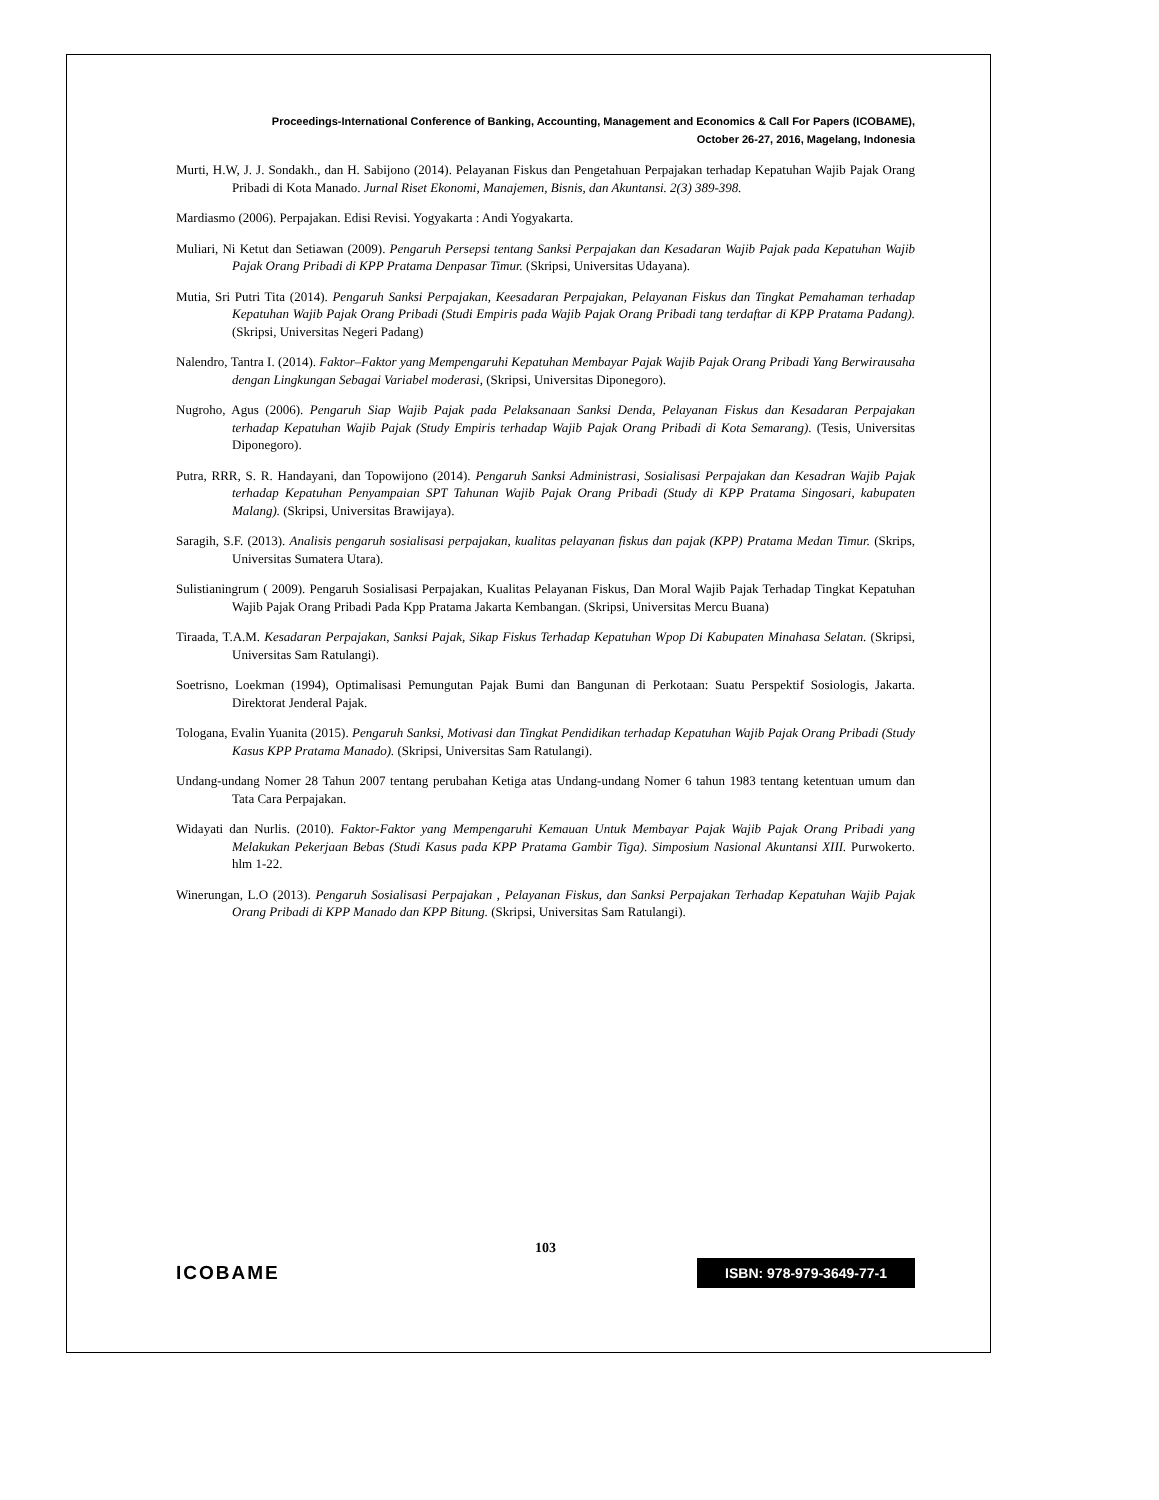Proceedings-International Conference of Banking, Accounting, Management and Economics & Call For Papers (ICOBAME),
October 26-27, 2016, Magelang, Indonesia
Murti, H.W, J. J. Sondakh., dan H. Sabijono (2014). Pelayanan Fiskus dan Pengetahuan Perpajakan terhadap Kepatuhan Wajib Pajak Orang Pribadi di Kota Manado. Jurnal Riset Ekonomi, Manajemen, Bisnis, dan Akuntansi. 2(3) 389-398.
Mardiasmo (2006). Perpajakan. Edisi Revisi. Yogyakarta : Andi Yogyakarta.
Muliari, Ni Ketut dan Setiawan (2009). Pengaruh Persepsi tentang Sanksi Perpajakan dan Kesadaran Wajib Pajak pada Kepatuhan Wajib Pajak Orang Pribadi di KPP Pratama Denpasar Timur. (Skripsi, Universitas Udayana).
Mutia, Sri Putri Tita (2014). Pengaruh Sanksi Perpajakan, Keesadaran Perpajakan, Pelayanan Fiskus dan Tingkat Pemahaman terhadap Kepatuhan Wajib Pajak Orang Pribadi (Studi Empiris pada Wajib Pajak Orang Pribadi tang terdaftar di KPP Pratama Padang). (Skripsi, Universitas Negeri Padang)
Nalendro, Tantra I. (2014). Faktor–Faktor yang Mempengaruhi Kepatuhan Membayar Pajak Wajib Pajak Orang Pribadi Yang Berwirausaha dengan Lingkungan Sebagai Variabel moderasi, (Skripsi, Universitas Diponegoro).
Nugroho, Agus (2006). Pengaruh Siap Wajib Pajak pada Pelaksanaan Sanksi Denda, Pelayanan Fiskus dan Kesadaran Perpajakan terhadap Kepatuhan Wajib Pajak (Study Empiris terhadap Wajib Pajak Orang Pribadi di Kota Semarang). (Tesis, Universitas Diponegoro).
Putra, RRR, S. R. Handayani, dan Topowijono (2014). Pengaruh Sanksi Administrasi, Sosialisasi Perpajakan dan Kesadran Wajib Pajak terhadap Kepatuhan Penyampaian SPT Tahunan Wajib Pajak Orang Pribadi (Study di KPP Pratama Singosari, kabupaten Malang). (Skripsi, Universitas Brawijaya).
Saragih, S.F. (2013). Analisis pengaruh sosialisasi perpajakan, kualitas pelayanan fiskus dan pajak (KPP) Pratama Medan Timur. (Skrips, Universitas Sumatera Utara).
Sulistianingrum ( 2009). Pengaruh Sosialisasi Perpajakan, Kualitas Pelayanan Fiskus, Dan Moral Wajib Pajak Terhadap Tingkat Kepatuhan Wajib Pajak Orang Pribadi Pada Kpp Pratama Jakarta Kembangan. (Skripsi, Universitas Mercu Buana)
Tiraada, T.A.M. Kesadaran Perpajakan, Sanksi Pajak, Sikap Fiskus Terhadap Kepatuhan Wpop Di Kabupaten Minahasa Selatan. (Skripsi, Universitas Sam Ratulangi).
Soetrisno, Loekman (1994), Optimalisasi Pemungutan Pajak Bumi dan Bangunan di Perkotaan: Suatu Perspektif Sosiologis, Jakarta. Direktorat Jenderal Pajak.
Tologana, Evalin Yuanita (2015). Pengaruh Sanksi, Motivasi dan Tingkat Pendidikan terhadap Kepatuhan Wajib Pajak Orang Pribadi (Study Kasus KPP Pratama Manado). (Skripsi, Universitas Sam Ratulangi).
Undang-undang Nomer 28 Tahun 2007 tentang perubahan Ketiga atas Undang-undang Nomer 6 tahun 1983 tentang ketentuan umum dan Tata Cara Perpajakan.
Widayati dan Nurlis. (2010). Faktor-Faktor yang Mempengaruhi Kemauan Untuk Membayar Pajak Wajib Pajak Orang Pribadi yang Melakukan Pekerjaan Bebas (Studi Kasus pada KPP Pratama Gambir Tiga). Simposium Nasional Akuntansi XIII. Purwokerto. hlm 1-22.
Winerungan, L.O (2013). Pengaruh Sosialisasi Perpajakan , Pelayanan Fiskus, dan Sanksi Perpajakan Terhadap Kepatuhan Wajib Pajak Orang Pribadi di KPP Manado dan KPP Bitung. (Skripsi, Universitas Sam Ratulangi).
103
ICOBAME ISBN: 978-979-3649-77-1